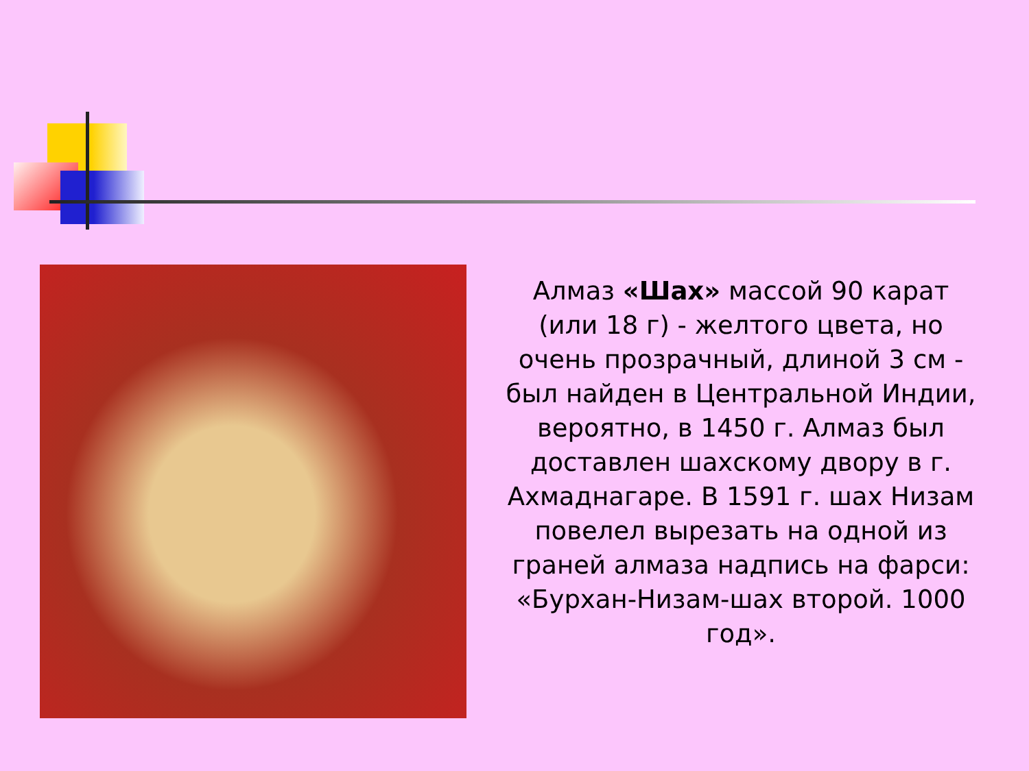Алмаз «Шах» массой 90 карат (или 18 г) - желтого цвета, но очень прозрачный, длиной 3 см - был найден в Центральной Индии, вероятно, в 1450 г. Алмаз был доставлен шахскому двору в г. Ахмаднагаре. В 1591 г. шах Низам повелел вырезать на одной из граней алмаза надпись на фарси: «Бурхан-Низам-шах второй. 1000 год».